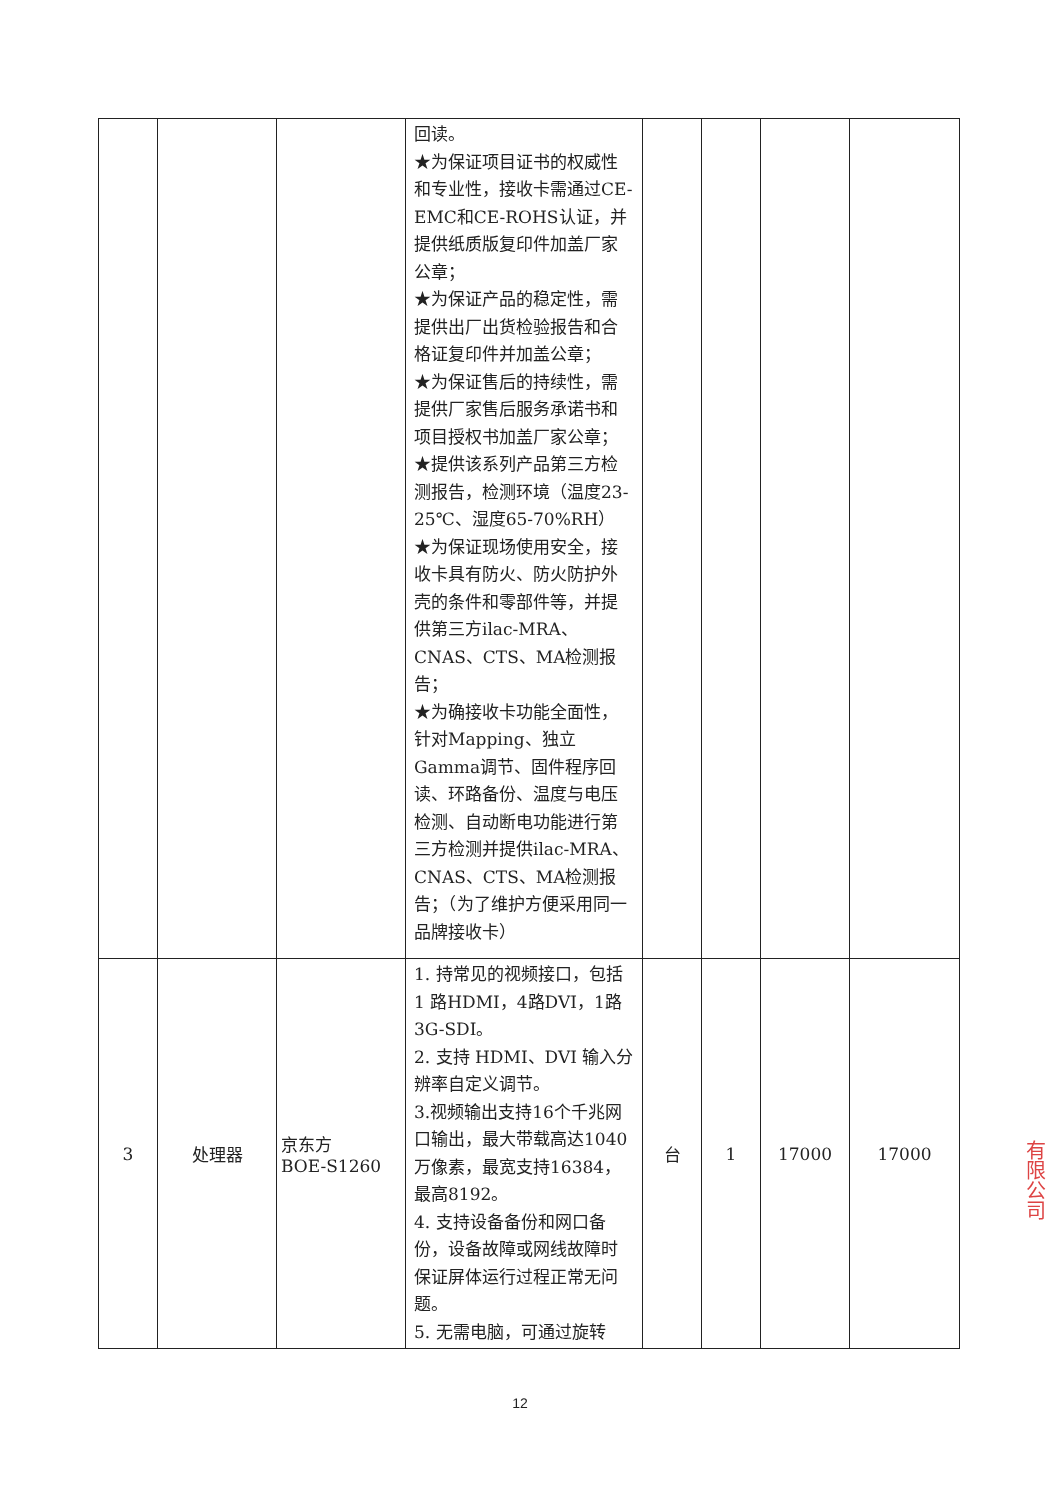| | | | 回读。 ★为保证项目证书的权威性和专业性，接收卡需通过CE-EMC和CE-ROHS认证，并提供纸质版复印件加盖厂家公章； ★为保证产品的稳定性，需提供出厂出货检验报告和合格证复印件并加盖公章； ★为保证售后的持续性，需提供厂家售后服务承诺书和项目授权书加盖厂家公章； ★提供该系列产品第三方检测报告，检测环境（温度23-25℃、湿度65-70%RH） ★为保证现场使用安全，接收卡具有防火、防火防护外壳的条件和零部件等，并提供第三方ilac-MRA、CNAS、CTS、MA检测报告； ★为确接收卡功能全面性，针对Mapping、独立Gamma调节、固件程序回读、环路备份、温度与电压检测、自动断电功能进行第三方检测并提供ilac-MRA、CNAS、CTS、MA检测报告；（为了维护方便采用同一品牌接收卡） | | | | |
| 3 | 处理器 | 京东方 BOE-S1260 | 1. 持常见的视频接口，包括 1 路HDMI，4路DVI，1路3G-SDI。 2. 支持 HDMI、DVI 输入分辨率自定义调节。 3.视频输出支持16个千兆网口输出，最大带载高达1040万像素，最宽支持16384，最高8192。 4. 支持设备备份和网口备份，设备故障或网线故障时保证屏体运行过程正常无问题。 5. 无需电脑，可通过旋转 | 台 | 1 | 17000 | 17000 |
12
有限公司